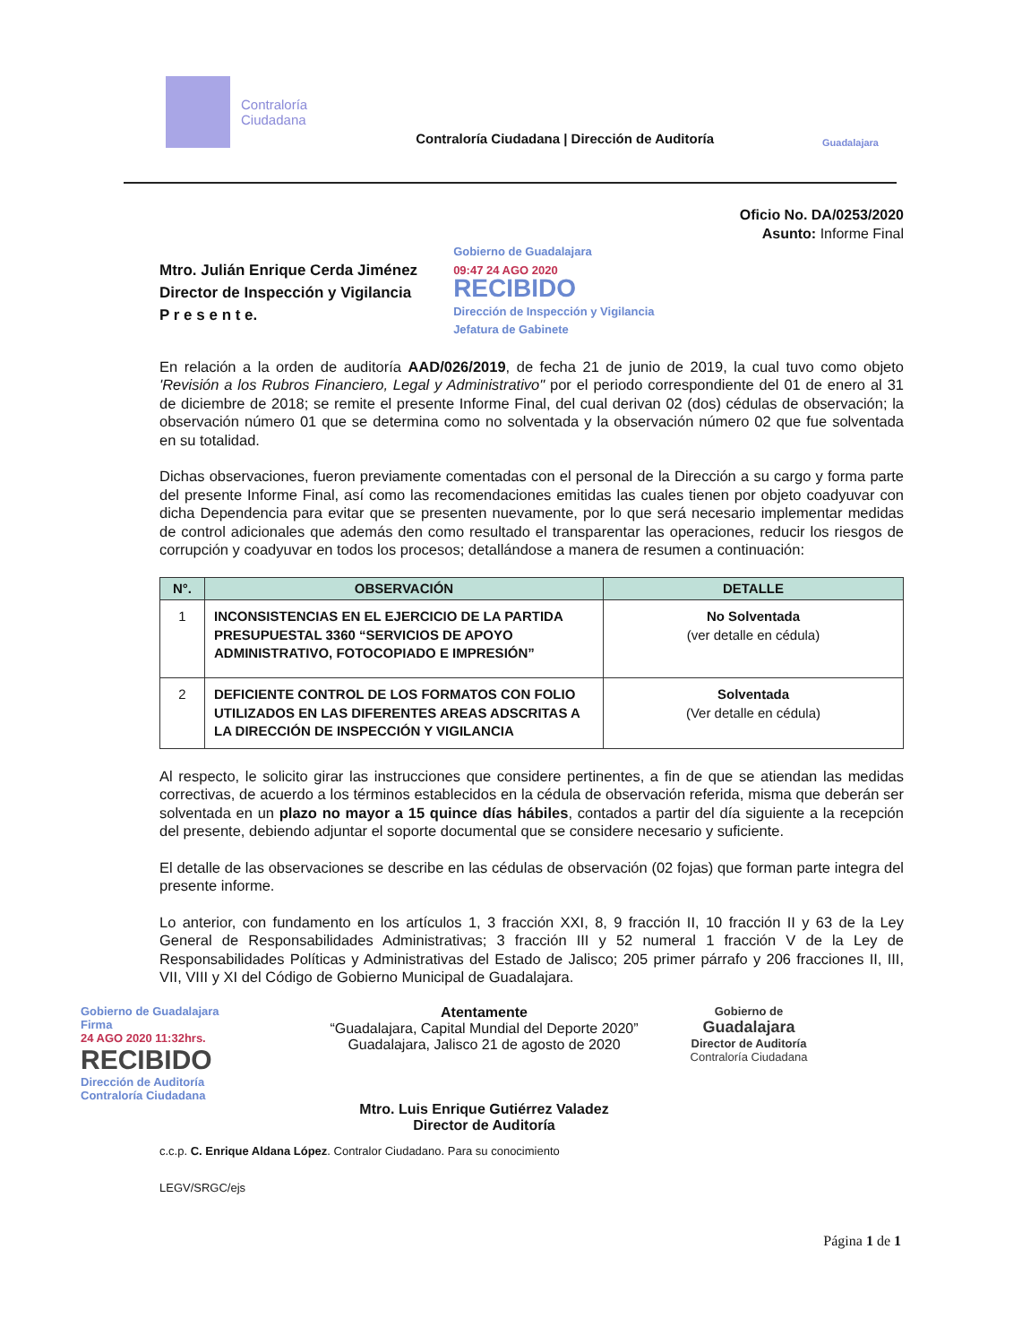Contraloría
Ciudadana
Contraloría Ciudadana | Dirección de Auditoría
Guadalajara
Oficio No. DA/0253/2020
Asunto: Informe Final
Mtro. Julián Enrique Cerda Jiménez
Director de Inspección y Vigilancia
P r e s e n t e.
Gobierno de Guadalajara
09:47 24 AGO 2020
RECIBIDO
Dirección de Inspección y Vigilancia
Jefatura de Gabinete
En relación a la orden de auditoría AAD/026/2019, de fecha 21 de junio de 2019, la cual tuvo como objeto 'Revisión a los Rubros Financiero, Legal y Administrativo" por el periodo correspondiente del 01 de enero al 31 de diciembre de 2018; se remite el presente Informe Final, del cual derivan 02 (dos) cédulas de observación; la observación número 01 que se determina como no solventada y la observación número 02 que fue solventada en su totalidad.
Dichas observaciones, fueron previamente comentadas con el personal de la Dirección a su cargo y forma parte del presente Informe Final, así como las recomendaciones emitidas las cuales tienen por objeto coadyuvar con dicha Dependencia para evitar que se presenten nuevamente, por lo que será necesario implementar medidas de control adicionales que además den como resultado el transparentar las operaciones, reducir los riesgos de corrupción y coadyuvar en todos los procesos; detallándose a manera de resumen a continuación:
| N°. | OBSERVACIÓN | DETALLE |
| --- | --- | --- |
| 1 | INCONSISTENCIAS EN EL EJERCICIO DE LA PARTIDA PRESUPUESTAL 3360 “SERVICIOS DE APOYO ADMINISTRATIVO, FOTOCOPIADO E IMPRESIÓN” | No Solventada (ver detalle en cédula) |
| 2 | DEFICIENTE CONTROL DE LOS FORMATOS CON FOLIO UTILIZADOS EN LAS DIFERENTES AREAS ADSCRITAS A LA DIRECCIÓN DE INSPECCIÓN Y VIGILANCIA | Solventada (Ver detalle en cédula) |
Al respecto, le solicito girar las instrucciones que considere pertinentes, a fin de que se atiendan las medidas correctivas, de acuerdo a los términos establecidos en la cédula de observación referida, misma que deberán ser solventada en un plazo no mayor a 15 quince días hábiles, contados a partir del día siguiente a la recepción del presente, debiendo adjuntar el soporte documental que se considere necesario y suficiente.
El detalle de las observaciones se describe en las cédulas de observación (02 fojas) que forman parte integra del presente informe.
Lo anterior, con fundamento en los artículos 1, 3 fracción XXI, 8, 9 fracción II, 10 fracción II y 63 de la Ley General de Responsabilidades Administrativas; 3 fracción III y 52 numeral 1 fracción V de la Ley de Responsabilidades Políticas y Administrativas del Estado de Jalisco; 205 primer párrafo y 206 fracciones II, III, VII, VIII y XI del Código de Gobierno Municipal de Guadalajara.
Gobierno de Guadalajara
Firma
24 AGO 2020 11:32hrs.
RECIBIDO
Dirección de Auditoría
Contraloría Ciudadana
Atentamente
“Guadalajara, Capital Mundial del Deporte 2020”
Guadalajara, Jalisco 21 de agosto de 2020
Mtro. Luis Enrique Gutiérrez Valadez
Director de Auditoría
Gobierno de
Guadalajara
Director de Auditoría
Contraloría Ciudadana
c.c.p. C. Enrique Aldana López. Contralor Ciudadano. Para su conocimiento
LEGV/SRGC/ejs
Página 1 de 1